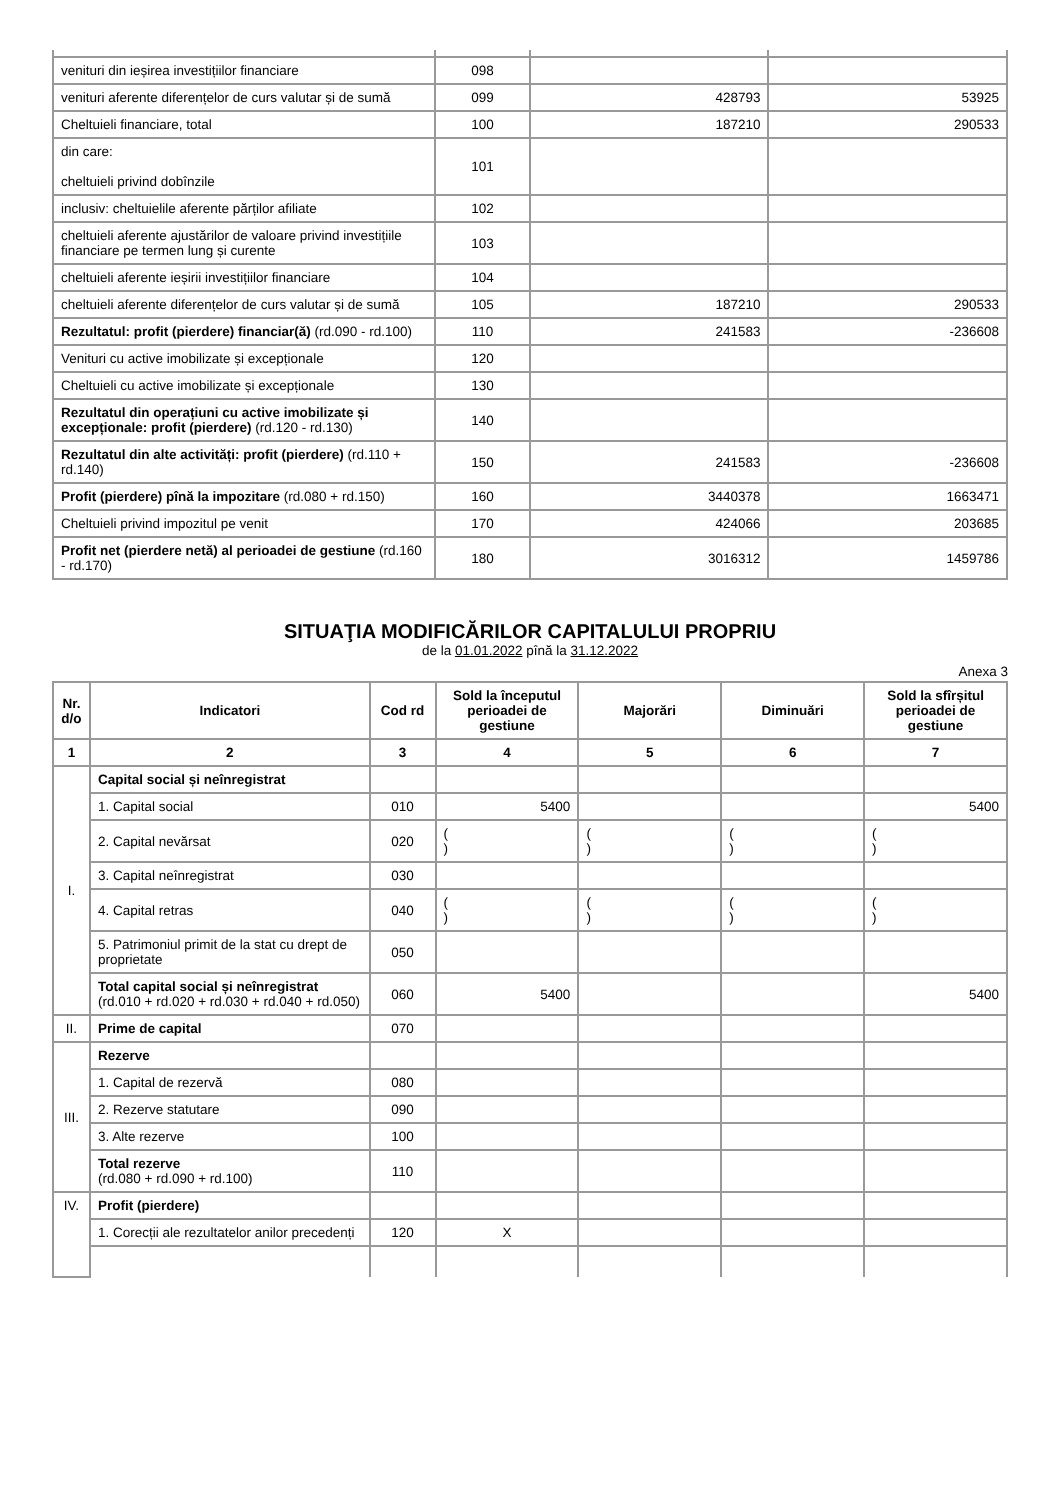| venituri din ieșirea investițiilor financiare | 098 | | |
| venituri aferente diferențelor de curs valutar și de sumă | 099 | 428793 | 53925 |
| Cheltuieli financiare, total | 100 | 187210 | 290533 |
| din care: cheltuieli privind dobînzile | 101 | | |
| inclusiv: cheltuielile aferente părților afiliate | 102 | | |
| cheltuieli aferente ajustărilor de valoare privind investițiile financiare pe termen lung și curente | 103 | | |
| cheltuieli aferente ieșirii investițiilor financiare | 104 | | |
| cheltuieli aferente diferențelor de curs valutar și de sumă | 105 | 187210 | 290533 |
| Rezultatul: profit (pierdere) financiar(ă) (rd.090 - rd.100) | 110 | 241583 | -236608 |
| Venituri cu active imobilizate și excepționale | 120 | | |
| Cheltuieli cu active imobilizate și excepționale | 130 | | |
| Rezultatul din operațiuni cu active imobilizate și excepționale: profit (pierdere) (rd.120 - rd.130) | 140 | | |
| Rezultatul din alte activități: profit (pierdere) (rd.110 + rd.140) | 150 | 241583 | -236608 |
| Profit (pierdere) pînă la impozitare (rd.080 + rd.150) | 160 | 3440378 | 1663471 |
| Cheltuieli privind impozitul pe venit | 170 | 424066 | 203685 |
| Profit net (pierdere netă) al perioadei de gestiune (rd.160 - rd.170) | 180 | 3016312 | 1459786 |
SITUAŢIA MODIFICĂRILOR CAPITALULUI PROPRIU
de la 01.01.2022 pînă la 31.12.2022
Anexa 3
| Nr. d/o | Indicatori | Cod rd | Sold la începutul perioadei de gestiune | Majorări | Diminuări | Sold la sfîrșitul perioadei de gestiune |
| --- | --- | --- | --- | --- | --- | --- |
| 1 | 2 | 3 | 4 | 5 | 6 | 7 |
| I. | Capital social și neînregistrat | | | | | |
| | 1. Capital social | 010 | 5400 | | | 5400 |
| | 2. Capital nevărsat | 020 | ( ) | ( ) | ( ) | ( ) |
| | 3. Capital neînregistrat | 030 | | | | |
| | 4. Capital retras | 040 | ( ) | ( ) | ( ) | ( ) |
| | 5. Patrimoniul primit de la stat cu drept de proprietate | 050 | | | | |
| | Total capital social și neînregistrat (rd.010 + rd.020 + rd.030 + rd.040 + rd.050) | 060 | 5400 | | | 5400 |
| II. | Prime de capital | 070 | | | | |
| III. | Rezerve | | | | | |
| | 1. Capital de rezervă | 080 | | | | |
| | 2. Rezerve statutare | 090 | | | | |
| | 3. Alte rezerve | 100 | | | | |
| | Total rezerve (rd.080 + rd.090 + rd.100) | 110 | | | | |
| IV. | Profit (pierdere) | | | | | |
| | 1. Corecții ale rezultatelor anilor precedenți | 120 | X | | | |